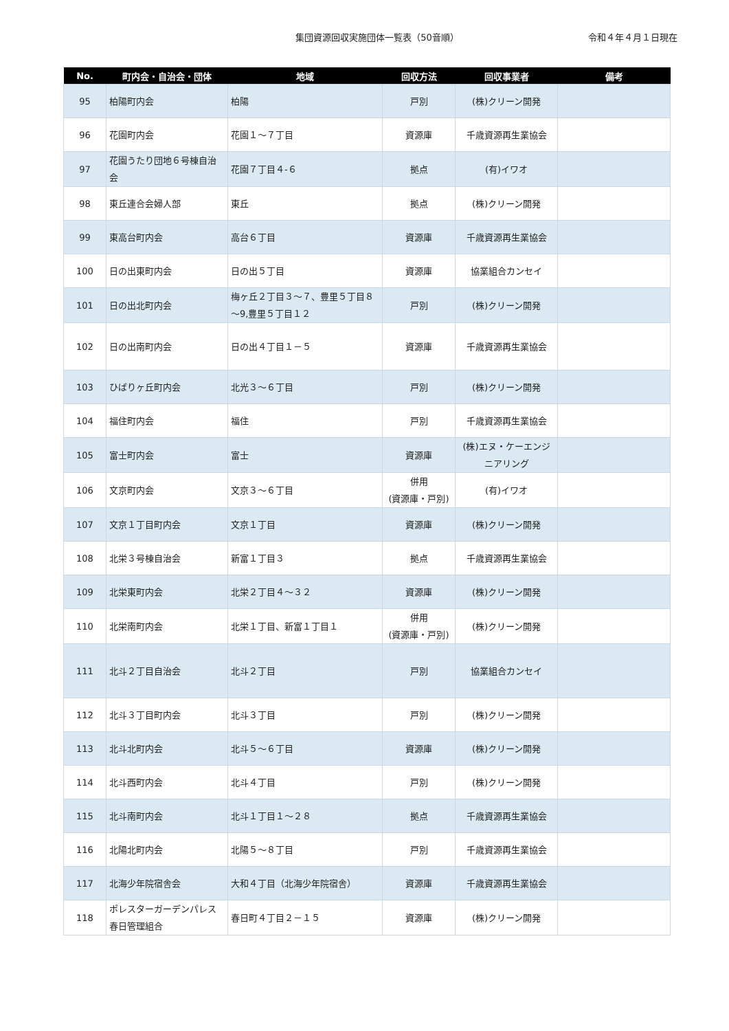集団資源回収実施団体一覧表（50音順）
令和４年４月１日現在
| No. | 町内会・自治会・団体 | 地域 | 回収方法 | 回収事業者 | 備考 |
| --- | --- | --- | --- | --- | --- |
| 95 | 柏陽町内会 | 柏陽 | 戸別 | (株)クリーン開発 | |
| 96 | 花園町内会 | 花園１～７丁目 | 資源庫 | 千歳資源再生業協会 | |
| 97 | 花園うたり団地６号棟自治会 | 花園７丁目４-６ | 拠点 | (有)イワオ | |
| 98 | 東丘連合会婦人部 | 東丘 | 拠点 | (株)クリーン開発 | |
| 99 | 東高台町内会 | 高台６丁目 | 資源庫 | 千歳資源再生業協会 | |
| 100 | 日の出東町内会 | 日の出５丁目 | 資源庫 | 協業組合カンセイ | |
| 101 | 日の出北町内会 | 梅ヶ丘２丁目３～７、豊里５丁目８～9,豊里５丁目１２ | 戸別 | (株)クリーン開発 | |
| 102 | 日の出南町内会 | 日の出４丁目１－５ | 資源庫 | 千歳資源再生業協会 | |
| 103 | ひばりヶ丘町内会 | 北光３～６丁目 | 戸別 | (株)クリーン開発 | |
| 104 | 福住町内会 | 福住 | 戸別 | 千歳資源再生業協会 | |
| 105 | 富士町内会 | 富士 | 資源庫 | (株)エヌ・ケーエンジニアリング | |
| 106 | 文京町内会 | 文京３～６丁目 | 併用 (資源庫・戸別) | (有)イワオ | |
| 107 | 文京１丁目町内会 | 文京１丁目 | 資源庫 | (株)クリーン開発 | |
| 108 | 北栄３号棟自治会 | 新富１丁目３ | 拠点 | 千歳資源再生業協会 | |
| 109 | 北栄東町内会 | 北栄２丁目４～３２ | 資源庫 | (株)クリーン開発 | |
| 110 | 北栄南町内会 | 北栄１丁目、新富１丁目１ | 併用 (資源庫・戸別) | (株)クリーン開発 | |
| 111 | 北斗２丁目自治会 | 北斗２丁目 | 戸別 | 協業組合カンセイ | |
| 112 | 北斗３丁目町内会 | 北斗３丁目 | 戸別 | (株)クリーン開発 | |
| 113 | 北斗北町内会 | 北斗５～６丁目 | 資源庫 | (株)クリーン開発 | |
| 114 | 北斗西町内会 | 北斗４丁目 | 戸別 | (株)クリーン開発 | |
| 115 | 北斗南町内会 | 北斗１丁目１～２８ | 拠点 | 千歳資源再生業協会 | |
| 116 | 北陽北町内会 | 北陽５～８丁目 | 戸別 | 千歳資源再生業協会 | |
| 117 | 北海少年院宿舎会 | 大和４丁目（北海少年院宿舎） | 資源庫 | 千歳資源再生業協会 | |
| 118 | ポレスターガーデンパレス春日管理組合 | 春日町４丁目２－１５ | 資源庫 | (株)クリーン開発 | |